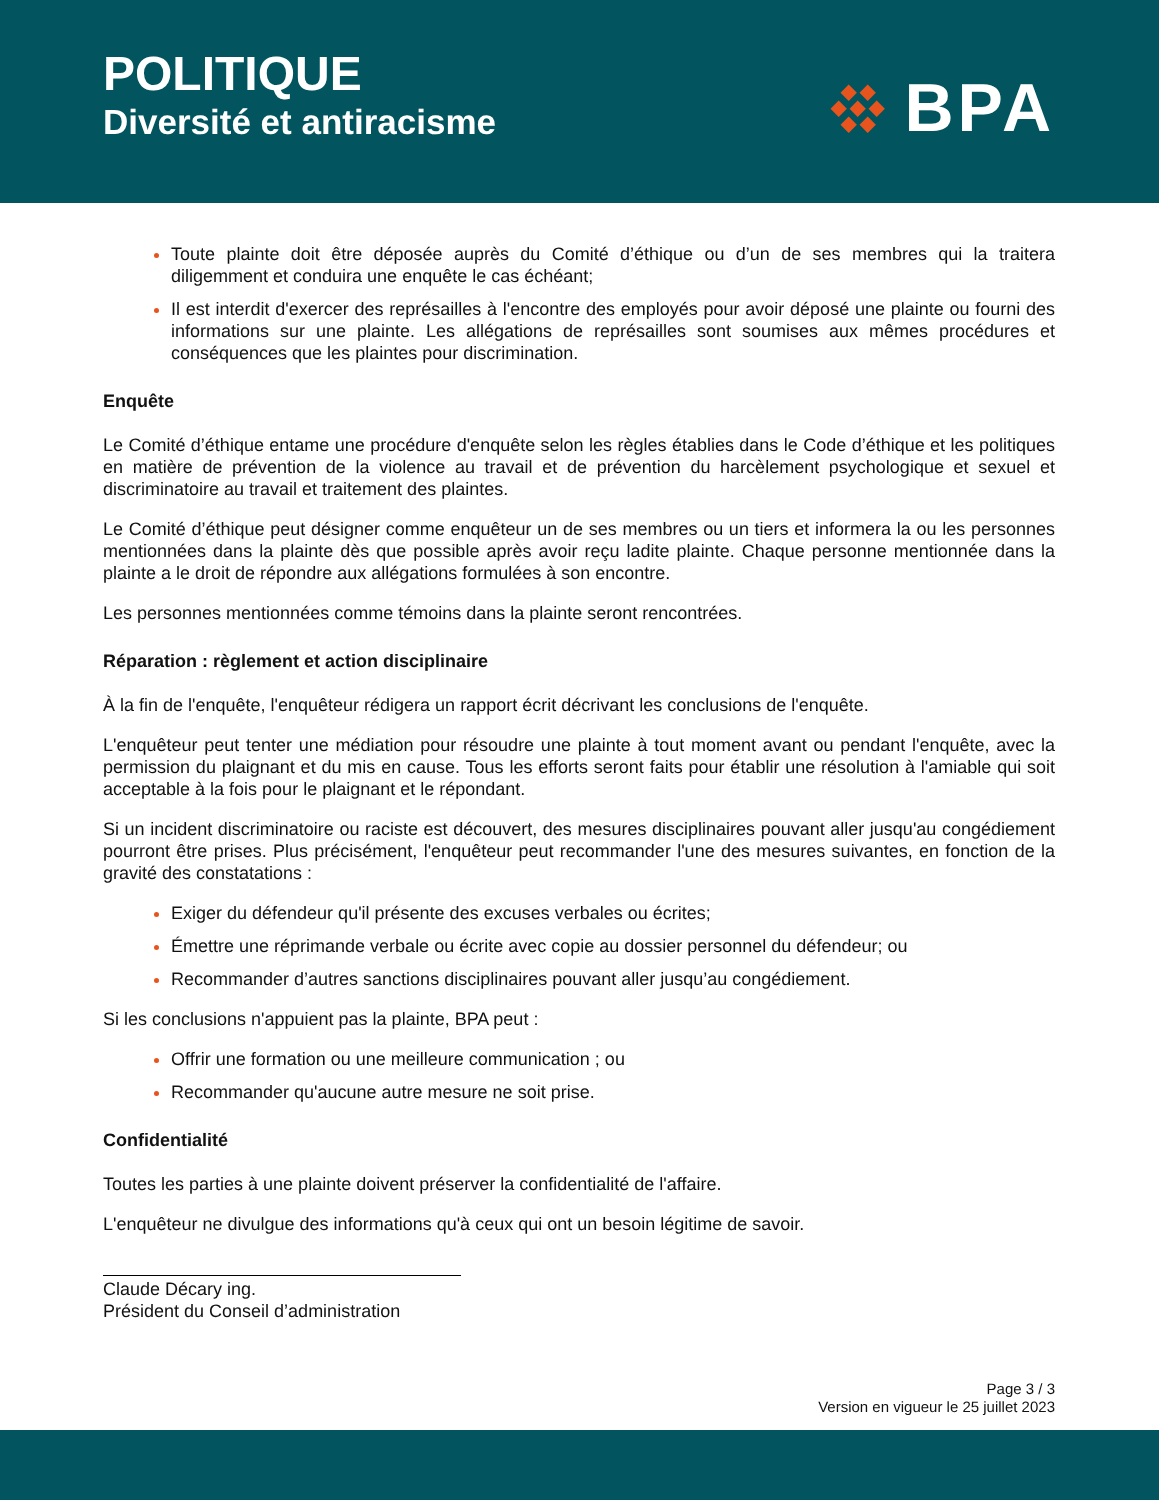POLITIQUE
Diversité et antiracisme
◆◆
◆◆◆
◆◆
BPA
Toute plainte doit être déposée auprès du Comité d’éthique ou d’un de ses membres qui la traitera diligemment et conduira une enquête le cas échéant;
Il est interdit d'exercer des représailles à l'encontre des employés pour avoir déposé une plainte ou fourni des informations sur une plainte. Les allégations de représailles sont soumises aux mêmes procédures et conséquences que les plaintes pour discrimination.
Enquête
Le Comité d’éthique entame une procédure d'enquête selon les règles établies dans le Code d’éthique et les politiques en matière de prévention de la violence au travail et de prévention du harcèlement psychologique et sexuel et discriminatoire au travail et traitement des plaintes.
Le Comité d’éthique peut désigner comme enquêteur un de ses membres ou un tiers et informera la ou les personnes mentionnées dans la plainte dès que possible après avoir reçu ladite plainte. Chaque personne mentionnée dans la plainte a le droit de répondre aux allégations formulées à son encontre.
Les personnes mentionnées comme témoins dans la plainte seront rencontrées.
Réparation : règlement et action disciplinaire
À la fin de l'enquête, l'enquêteur rédigera un rapport écrit décrivant les conclusions de l'enquête.
L'enquêteur peut tenter une médiation pour résoudre une plainte à tout moment avant ou pendant l'enquête, avec la permission du plaignant et du mis en cause. Tous les efforts seront faits pour établir une résolution à l'amiable qui soit acceptable à la fois pour le plaignant et le répondant.
Si un incident discriminatoire ou raciste est découvert, des mesures disciplinaires pouvant aller jusqu'au congédiement pourront être prises. Plus précisément, l'enquêteur peut recommander l'une des mesures suivantes, en fonction de la gravité des constatations :
Exiger du défendeur qu'il présente des excuses verbales ou écrites;
Émettre une réprimande verbale ou écrite avec copie au dossier personnel du défendeur; ou
Recommander d’autres sanctions disciplinaires pouvant aller jusqu’au congédiement.
Si les conclusions n'appuient pas la plainte, BPA peut :
Offrir une formation ou une meilleure communication ; ou
Recommander qu'aucune autre mesure ne soit prise.
Confidentialité
Toutes les parties à une plainte doivent préserver la confidentialité de l'affaire.
L'enquêteur ne divulgue des informations qu'à ceux qui ont un besoin légitime de savoir.
Claude Décary ing.
Président du Conseil d’administration
Page 3 / 3
Version en vigueur le 25 juillet 2023